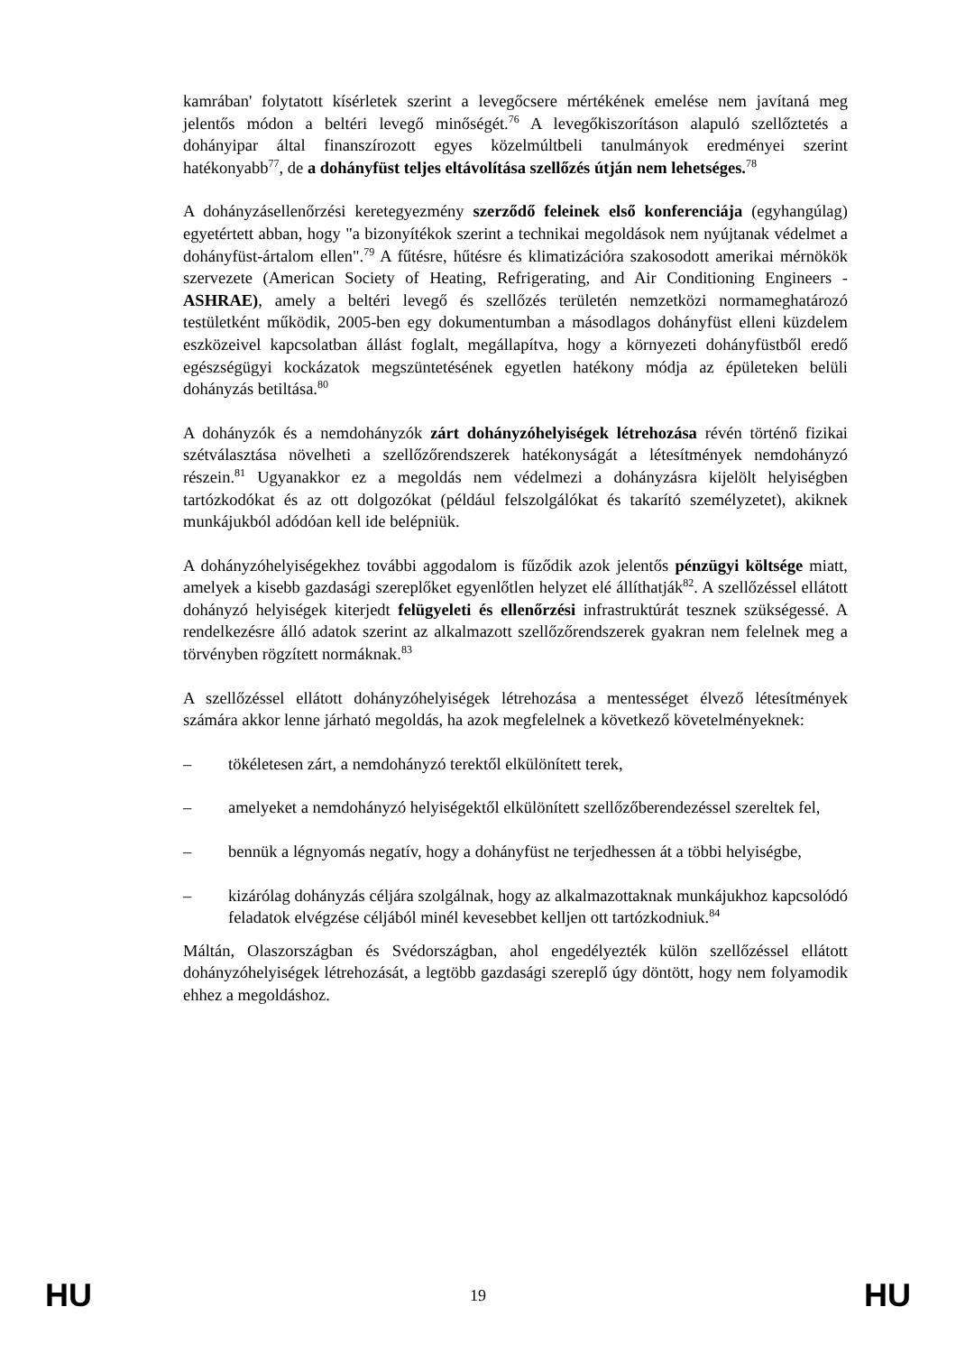kamrában' folytatott kísérletek szerint a levegőcsere mértékének emelése nem javítaná meg jelentős módon a beltéri levegő minőségét.<sup>76</sup> A levegőkiszorításon alapuló szellőztetés a dohányipar által finanszírozott egyes közelmúltbeli tanulmányok eredményei szerint hatékonyabb<sup>77</sup>, de a dohányfüst teljes eltávolítása szellőzés útján nem lehetséges.<sup>78</sup>
A dohányzásellenőrzési keretegyezmény szerződő feleinek első konferenciája (egyhangúlag) egyetértett abban, hogy "a bizonyítékok szerint a technikai megoldások nem nyújtanak védelmet a dohányfüst-ártalom ellen".<sup>79</sup> A fűtésre, hűtésre és klimatizációra szakosodott amerikai mérnökök szervezete (American Society of Heating, Refrigerating, and Air Conditioning Engineers - ASHRAE), amely a beltéri levegő és szellőzés területén nemzetközi normameghatározó testületként működik, 2005-ben egy dokumentumban a másodlagos dohányfüst elleni küzdelem eszközeivel kapcsolatban állást foglalt, megállapítva, hogy a környezeti dohányfüstből eredő egészségügyi kockázatok megszüntetésének egyetlen hatékony módja az épületeken belüli dohányzás betiltása.<sup>80</sup>
A dohányzók és a nemdohányzók zárt dohányzóhelyiségek létrehozása révén történő fizikai szétválasztása növelheti a szellőzőrendszerek hatékonyságát a létesítmények nemdohányzó részein.<sup>81</sup> Ugyanakkor ez a megoldás nem védelmezi a dohányzásra kijelölt helyiségben tartózkodókat és az ott dolgozókat (például felszolgálókat és takarító személyzetet), akiknek munkájukból adódóan kell ide belépniük.
A dohányzóhelyiségekhez további aggodalom is fűződik azok jelentős pénzügyi költsége miatt, amelyek a kisebb gazdasági szereplőket egyenlőtlen helyzet elé állíthatják<sup>82</sup>. A szellőzéssel ellátott dohányzó helyiségek kiterjedt felügyeleti és ellenőrzési infrastruktúrát tesznek szükségessé. A rendelkezésre álló adatok szerint az alkalmazott szellőzőrendszerek gyakran nem felelnek meg a törvényben rögzített normáknak.<sup>83</sup>
A szellőzéssel ellátott dohányzóhelyiségek létrehozása a mentességet élvező létesítmények számára akkor lenne járható megoldás, ha azok megfelelnek a következő követelményeknek:
– tökéletesen zárt, a nemdohányzó terektől elkülönített terek,
– amelyeket a nemdohányzó helyiségektől elkülönített szellőzőberendezéssel szereltek fel,
– bennük a légnyomás negatív, hogy a dohányfüst ne terjedhessen át a többi helyiségbe,
– kizárólag dohányzás céljára szolgálnak, hogy az alkalmazottaknak munkájukhoz kapcsolódó feladatok elvégzése céljából minél kevesebbet kelljen ott tartózkodniuk.<sup>84</sup>
Máltán, Olaszországban és Svédországban, ahol engedélyezték külön szellőzéssel ellátott dohányzóhelyiségek létrehozását, a legtöbb gazdasági szereplő úgy döntött, hogy nem folyamodik ehhez a megoldáshoz.
HU 19 HU